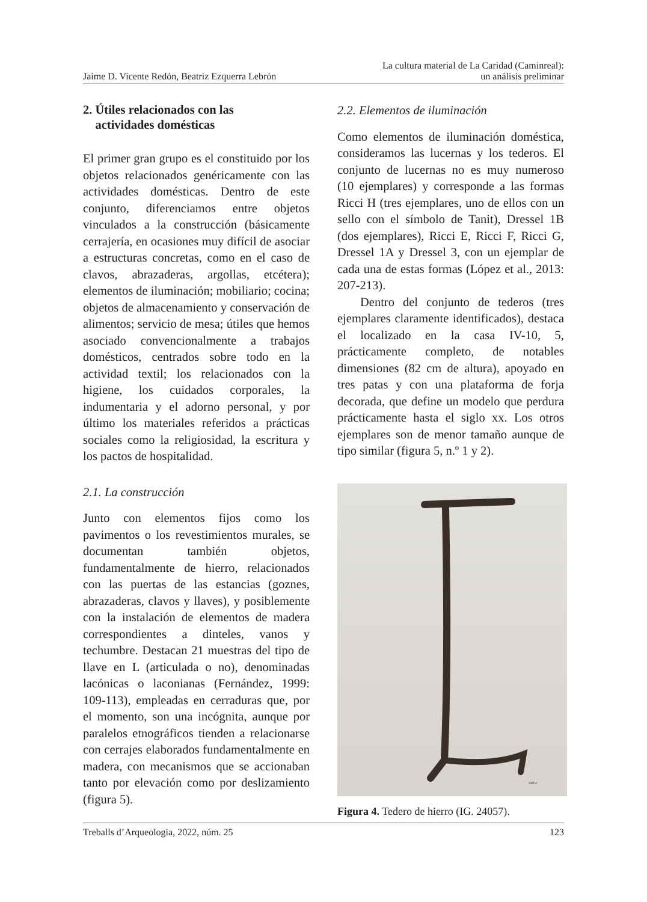Jaime D. Vicente Redón, Beatriz Ezquerra Lebrón
La cultura material de La Caridad (Caminreal):
un análisis preliminar
2. Útiles relacionados con las
actividades domésticas
El primer gran grupo es el constituido por los objetos relacionados genéricamente con las actividades domésticas. Dentro de este conjunto, diferenciamos entre objetos vinculados a la construcción (básicamente cerrajería, en ocasiones muy difícil de asociar a estructuras concretas, como en el caso de clavos, abrazaderas, argollas, etcétera); elementos de iluminación; mobiliario; cocina; objetos de almacenamiento y conservación de alimentos; servicio de mesa; útiles que hemos asociado convencionalmente a trabajos domésticos, centrados sobre todo en la actividad textil; los relacionados con la higiene, los cuidados corporales, la indumentaria y el adorno personal, y por último los materiales referidos a prácticas sociales como la religiosidad, la escritura y los pactos de hospitalidad.
2.1. La construcción
Junto con elementos fijos como los pavimentos o los revestimientos murales, se documentan también objetos, fundamentalmente de hierro, relacionados con las puertas de las estancias (goznes, abrazaderas, clavos y llaves), y posiblemente con la instalación de elementos de madera correspondientes a dinteles, vanos y techumbre. Destacan 21 muestras del tipo de llave en L (articulada o no), denominadas lacónicas o laconianas (Fernández, 1999: 109-113), empleadas en cerraduras que, por el momento, son una incógnita, aunque por paralelos etnográficos tienden a relacionarse con cerrajes elaborados fundamentalmente en madera, con mecanismos que se accionaban tanto por elevación como por deslizamiento (figura 5).
2.2. Elementos de iluminación
Como elementos de iluminación doméstica, consideramos las lucernas y los tederos. El conjunto de lucernas no es muy numeroso (10 ejemplares) y corresponde a las formas Ricci H (tres ejemplares, uno de ellos con un sello con el símbolo de Tanit), Dressel 1B (dos ejemplares), Ricci E, Ricci F, Ricci G, Dressel 1A y Dressel 3, con un ejemplar de cada una de estas formas (López et al., 2013: 207-213).
Dentro del conjunto de tederos (tres ejemplares claramente identificados), destaca el localizado en la casa IV-10, 5, prácticamente completo, de notables dimensiones (82 cm de altura), apoyado en tres patas y con una plataforma de forja decorada, que define un modelo que perdura prácticamente hasta el siglo xx. Los otros ejemplares son de menor tamaño aunque de tipo similar (figura 5, n.º 1 y 2).
24057
Figura 4. Tedero de hierro (IG. 24057).
Treballs d’Arqueologia, 2022, núm. 25
123